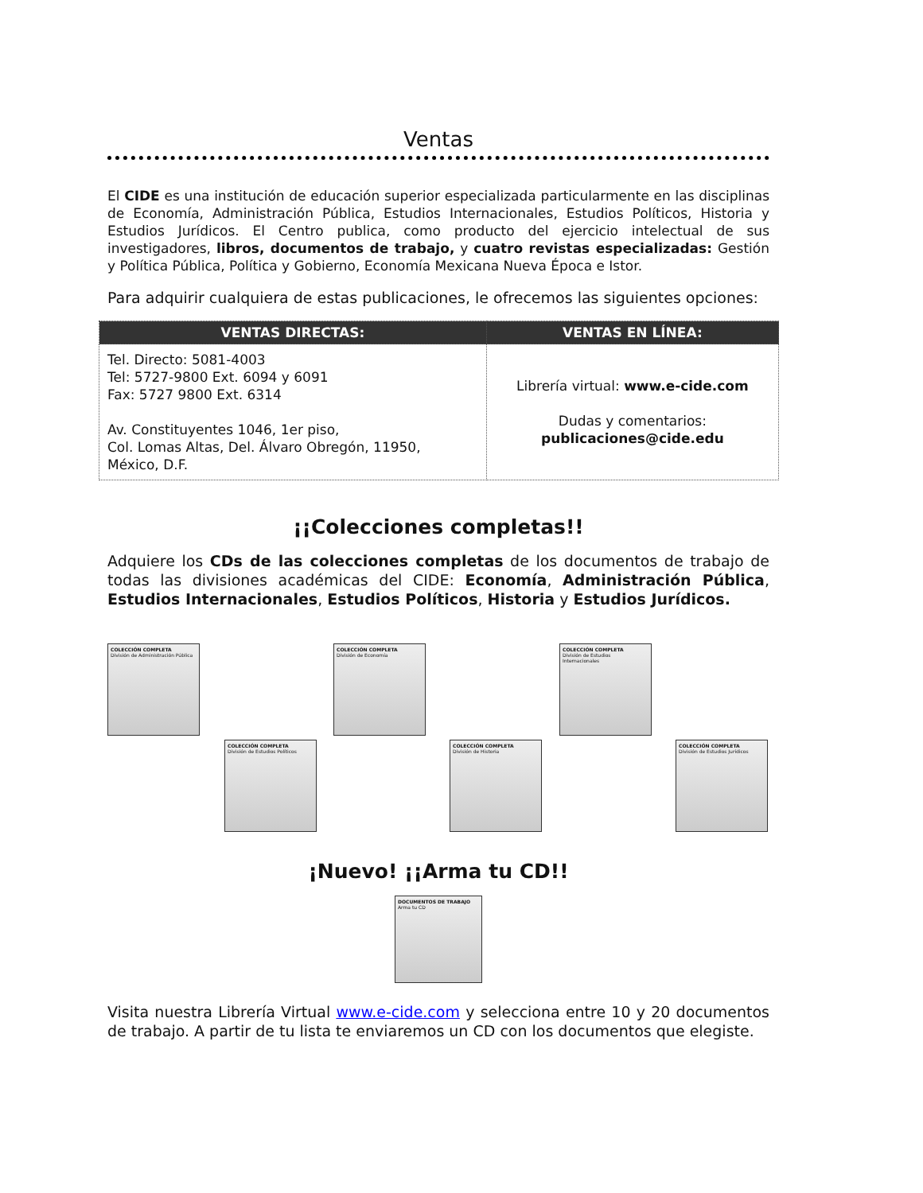Ventas
El CIDE es una institución de educación superior especializada particularmente en las disciplinas de Economía, Administración Pública, Estudios Internacionales, Estudios Políticos, Historia y Estudios Jurídicos. El Centro publica, como producto del ejercicio intelectual de sus investigadores, libros, documentos de trabajo, y cuatro revistas especializadas: Gestión y Política Pública, Política y Gobierno, Economía Mexicana Nueva Época e Istor.
Para adquirir cualquiera de estas publicaciones, le ofrecemos las siguientes opciones:
| VENTAS DIRECTAS: | VENTAS EN LÍNEA: |
| --- | --- |
| Tel. Directo: 5081-4003 Tel: 5727-9800 Ext. 6094 y 6091 Fax: 5727 9800 Ext. 6314 Av. Constituyentes 1046, 1er piso, Col. Lomas Altas, Del. Álvaro Obregón, 11950, México, D.F. | Librería virtual: www.e-cide.com Dudas y comentarios: publicaciones@cide.edu |
¡¡Colecciones completas!!
Adquiere los CDs de las colecciones completas de los documentos de trabajo de todas las divisiones académicas del CIDE: Economía, Administración Pública, Estudios Internacionales, Estudios Políticos, Historia y Estudios Jurídicos.
COLECCIÓN COMPLETA
División de Administración Pública
COLECCIÓN COMPLETA
División de Economía
COLECCIÓN COMPLETA
División de Estudios Internacionales
COLECCIÓN COMPLETA
División de Estudios Políticos
COLECCIÓN COMPLETA
División de Historia
COLECCIÓN COMPLETA
División de Estudios Jurídicos
¡Nuevo! ¡¡Arma tu CD!!
DOCUMENTOS DE TRABAJO Arma tu CD
Visita nuestra Librería Virtual www.e-cide.com y selecciona entre 10 y 20 documentos de trabajo. A partir de tu lista te enviaremos un CD con los documentos que elegiste.